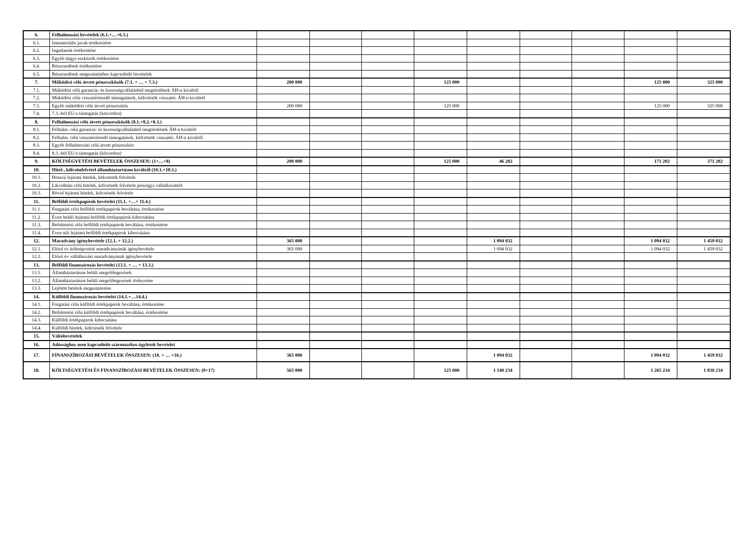| 6. | Felhalmozási bevételek (6.1.+…+6.5.) | | | | | | | | | |
| 6.1. | Immateriális javak értékesítése | | | | | | | | | |
| 6.2. | Ingatlanok értékesítése | | | | | | | | | |
| 6.3. | Egyéb tárgyi eszközök értékesítése | | | | | | | | | |
| 6.4. | Részesedések értékesítése | | | | | | | | | |
| 6.5. | Részesedések megszűnéséhez kapcsolódó bevételek | | | | | | | | | |
| 7. | Működési célú átvett pénzeszközök (7.1. + … + 7.3.) | 200 000 | | | 125 000 | | | | 125 000 | 325 000 |
| 7.1. | Működési célú garancia- és kezességvállalásból megtérülések ÁH-n kívülről | | | | | | | | | |
| 7.2. | Működési célú visszatérítendő támogatások, kölcsönök visszatér. ÁH-n kívülről | | | | | | | | | |
| 7.3. | Egyéb működési célú átvett pénzeszköz | 200 000 | | | 125 000 | | | | 125 000 | 325 000 |
| 7.4. | 7.3.-ból EU-s támogatás (közvetlen) | | | | | | | | | |
| 8. | Felhalmozási célú átvett pénzeszközök (8.1.+8.2.+8.3.) | | | | | | | | | |
| 8.1. | Felhalm. célú garancia- és kezességvállalásból megtérülések ÁH-n kívülről | | | | | | | | | |
| 8.2. | Felhalm. célú visszatérítendő támogatások, kölcsönök visszatér. ÁH-n kívülről | | | | | | | | | |
| 8.3. | Egyéb felhalmozási célú átvett pénzeszköz | | | | | | | | | |
| 8.4. | 8.3.-ból EU-s támogatás (közvetlen) | | | | | | | | | |
| 9. | KÖLTSÉGVETÉSI BEVÉTELEK ÖSSZESEN: (1+…+8) | 200 000 | | | 125 000 | 46 202 | | | 171 202 | 371 202 |
| 10. | Hitel-, kölcsönfelvétel államháztartáson kívülről (10.1.+10.3.) | | | | | | | | | |
| 10.1. | Hosszú lejáratú hitelek, kölcsönök felvétele | | | | | | | | | |
| 10.2. | Likviditási célú hitelek, kölcsönök felvétele pénzügyi vállalkozástól | | | | | | | | | |
| 10.3. | Rövid lejáratú hitelek, kölcsönök felvétele | | | | | | | | | |
| 11. | Belföldi értékpapírok bevételei (11.1. +…+ 11.4.) | | | | | | | | | |
| 11.1. | Forgatási célú belföldi értékpapírok beváltása, értékesítése | | | | | | | | | |
| 11.2. | Éven belüli lejáratú belföldi értékpapírok kibocsátása | | | | | | | | | |
| 11.3. | Befektetési célú belföldi értékpapírok beváltása, értékesítése | | | | | | | | | |
| 11.4. | Éven túli lejáratú belföldi értékpapírok kibocsátása | | | | | | | | | |
| 12. | Maradvány igénybevétele (12.1. + 12.2.) | 365 000 | | | | 1 094 032 | | | 1 094 032 | 1 459 032 |
| 12.1. | Előző év költségvetési maradványának igénybevétele | 365 000 | | | | 1 094 032 | | | 1 094 032 | 1 459 032 |
| 12.2. | Előző év vállalkozási maradványának igénybevétele | | | | | | | | | |
| 13. | Belföldi finanszírozás bevételei (13.1. + … + 13.3.) | | | | | | | | | |
| 13.1. | Államháztartáson belüli megelőlegezések | | | | | | | | | |
| 13.2. | Államháztartáson belüli megelőlegezések törlesztése | | | | | | | | | |
| 13.3. | Lejötött betétek megszüntetése | | | | | | | | | |
| 14. | Külföldi finanszírozás bevételei (14.1.+…14.4.) | | | | | | | | | |
| 14.1. | Forgatási célú külföldi értékpapírok beváltása, értékesítése | | | | | | | | | |
| 14.2. | Befektetési célú külföldi értékpapírok beváltása, értékesítése | | | | | | | | | |
| 14.3. | Külföldi értékpapírok kibocsátása | | | | | | | | | |
| 14.4. | Külföldi hitelek, kölcsönök felvétele | | | | | | | | | |
| 15. | Váltóbevételek | | | | | | | | | |
| 16. | Adóssághoz nem kapcsolódó származékos ügyletek bevételei | | | | | | | | | |
| 17. | FINANSZÍROZÁSI BEVÉTELEK ÖSSZESEN: (10. + … +16.) | 365 000 | | | | 1 094 032 | | | 1 094 032 | 1 459 032 |
| 18. | KÖLTSÉGVETÉSI ÉS FINANSZÍROZÁSI BEVÉTELEK ÖSSZESEN: (9+17) | 565 000 | | | 125 000 | 1 140 234 | | | 1 265 234 | 1 830 234 |